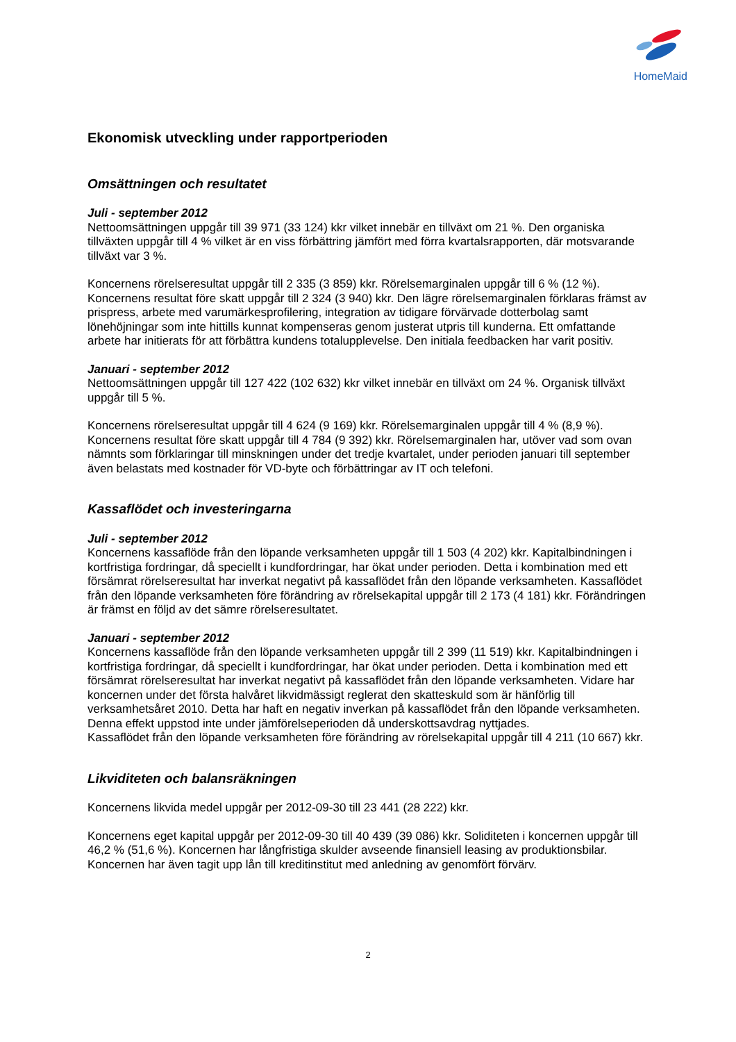HomeMaid
Ekonomisk utveckling under rapportperioden
Omsättningen och resultatet
Juli - september 2012
Nettoomsättningen uppgår till 39 971 (33 124) kkr vilket innebär en tillväxt om 21 %. Den organiska tillväxten uppgår till 4 % vilket är en viss förbättring jämfört med förra kvartalsrapporten, där motsvarande tillväxt var 3 %.
Koncernens rörelseresultat uppgår till 2 335 (3 859) kkr. Rörelsemarginalen uppgår till 6 % (12 %). Koncernens resultat före skatt uppgår till 2 324 (3 940) kkr. Den lägre rörelsemarginalen förklaras främst av prispress, arbete med varumärkesprofilering, integration av tidigare förvärvade dotterbolag samt lönehöjningar som inte hittills kunnat kompenseras genom justerat utpris till kunderna. Ett omfattande arbete har initierats för att förbättra kundens totalupplevelse. Den initiala feedbacken har varit positiv.
Januari - september 2012
Nettoomsättningen uppgår till 127 422 (102 632) kkr vilket innebär en tillväxt om 24 %. Organisk tillväxt uppgår till 5 %.
Koncernens rörelseresultat uppgår till 4 624 (9 169) kkr. Rörelsemarginalen uppgår till 4 % (8,9 %). Koncernens resultat före skatt uppgår till 4 784 (9 392) kkr. Rörelsemarginalen har, utöver vad som ovan nämnts som förklaringar till minskningen under det tredje kvartalet, under perioden januari till september även belastats med kostnader för VD-byte och förbättringar av IT och telefoni.
Kassaflödet och investeringarna
Juli - september 2012
Koncernens kassaflöde från den löpande verksamheten uppgår till 1 503 (4 202) kkr. Kapitalbindningen i kortfristiga fordringar, då speciellt i kundfordringar, har ökat under perioden. Detta i kombination med ett försämrat rörelseresultat har inverkat negativt på kassaflödet från den löpande verksamheten. Kassaflödet från den löpande verksamheten före förändring av rörelsekapital uppgår till 2 173 (4 181) kkr. Förändringen är främst en följd av det sämre rörelseresultatet.
Januari - september 2012
Koncernens kassaflöde från den löpande verksamheten uppgår till 2 399 (11 519) kkr. Kapitalbindningen i kortfristiga fordringar, då speciellt i kundfordringar, har ökat under perioden. Detta i kombination med ett försämrat rörelseresultat har inverkat negativt på kassaflödet från den löpande verksamheten. Vidare har koncernen under det första halvåret likvidmässigt reglerat den skatteskuld som är hänförlig till verksamhetsåret 2010. Detta har haft en negativ inverkan på kassaflödet från den löpande verksamheten. Denna effekt uppstod inte under jämförelseperioden då underskottsavdrag nyttjades.
Kassaflödet från den löpande verksamheten före förändring av rörelsekapital uppgår till 4 211 (10 667) kkr.
Likviditeten och balansräkningen
Koncernens likvida medel uppgår per 2012-09-30 till 23 441 (28 222) kkr.
Koncernens eget kapital uppgår per 2012-09-30 till 40 439 (39 086) kkr. Soliditeten i koncernen uppgår till 46,2 % (51,6 %). Koncernen har långfristiga skulder avseende finansiell leasing av produktionsbilar. Koncernen har även tagit upp lån till kreditinstitut med anledning av genomfört förvärv.
2